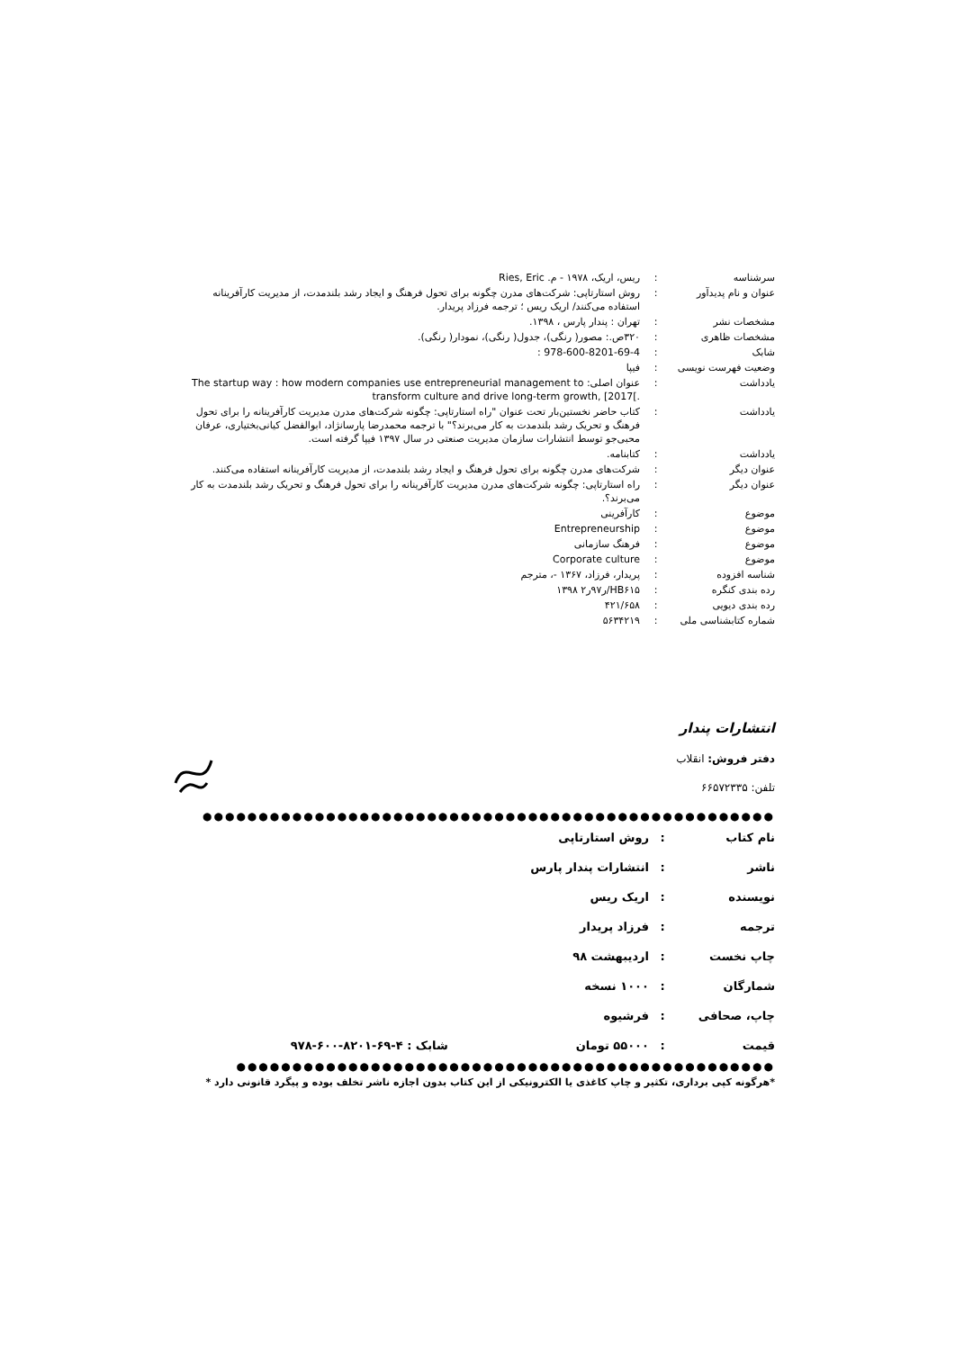| سرشناسه | : | ریس، اریک، ۱۹۷۸ - م. Ries, Eric |
| عنوان و نام پدیدآور | : | روش استارتاپی: شرکت‌های مدرن چگونه برای تحول فرهنگ و ایجاد رشد بلندمدت، از مدیریت کارآفرینانه استفاده می‌کنند/ اریک ریس ؛ ترجمه فرزاد پریدار. |
| مشخصات نشر | : | تهران : پندار پارس ، ۱۳۹۸. |
| مشخصات ظاهری | : | ۳۲۰ص.: مصور( رنگی)، جدول( رنگی)، نمودار( رنگی). |
| شابک | : | 978-600-8201-69-4 : |
| وضعیت فهرست نویسی | : | فیپا |
| یادداشت | : | عنوان اصلی: The startup way : how modern companies use entrepreneurial management to transform culture and drive long-term growth, [2017[. |
| یادداشت | : | کتاب حاضر نخستین‌بار تحت عنوان "راه استارتاپی: چگونه شرکت‌های مدرن مدیریت کارآفرینانه را برای تحول فرهنگ و تحریک رشد بلندمدت به کار می‌برند؟" با ترجمه محمدرضا پارسانژاد، ابوالفضل کیانی‌بختیاری، عرفان محبی‌جو توسط انتشارات سازمان مدیریت صنعتی در سال ۱۳۹۷ فیپا گرفته است. |
| یادداشت | : | کتابنامه. |
| عنوان دیگر | : | شرکت‌های مدرن چگونه برای تحول فرهنگ و ایجاد رشد بلندمدت، از مدیریت کارآفرینانه استفاده می‌کنند. |
| عنوان دیگر | : | راه استارتاپی: چگونه شرکت‌های مدرن مدیریت کارآفرینانه را برای تحول فرهنگ و تحریک رشد بلندمدت به کار می‌برند؟. |
| موضوع | : | کارآفرینی |
| موضوع | : | Entrepreneurship |
| موضوع | : | فرهنگ سازمانی |
| موضوع | : | Corporate culture |
| شناسه افزوده | : | پریدار، فرزاد، ۱۳۶۷ -، مترجم |
| رده بندی کنگره | : | HB۶۱۵/ر۹۷ر۲ ۱۳۹۸ |
| رده بندی دیویی | : | ۴۲۱/۶۵۸ |
| شماره کتابشناسی ملی | : | ۵۶۳۴۲۱۹ |
انتشارات پندار
دفتر فروش: انقلاب
تلفن: ۶۶۵۷۲۳۳۵
●●●●●●●●●●●●●●●●●●●●●●●●●●●●●●●●●●●●●●●●●●●●●●●●●●●
| نام کتاب | : | روش استارتاپی | |
| ناشر | : | انتشارات پندار پارس | |
| نویسنده | : | اریک ریس | |
| ترجمه | : | فرزاد پریدار | |
| چاپ نخست | : | اردیبهشت ۹۸ | |
| شمارگان | : | ۱۰۰۰ نسخه | |
| چاپ، صحافی | : | فرشیوه | |
| قیمت | : | ۵۵۰۰۰ تومان | شابک : ۴-۶۹-۸۲۰۱-۶۰۰-۹۷۸ |
●●●●●●●●●●●●●●●●●●●●●●●●●●●●●●●●●●●●●●●●●●●●●●●●
*هرگونه کپی برداری، تکثیر و چاپ کاغذی یا الکترونیکی از این کتاب بدون اجازه ناشر تخلف بوده و پیگرد قانونی دارد *